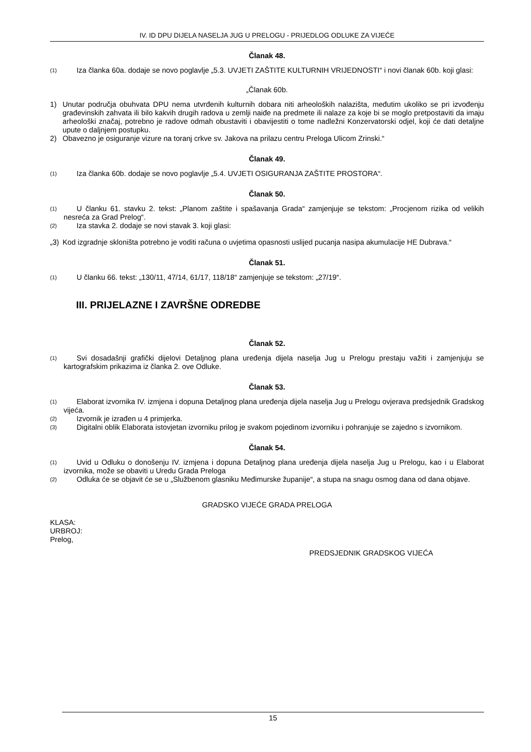IV. ID DPU DIJELA NASELJA JUG U PRELOGU - PRIJEDLOG ODLUKE ZA VIJEĆE
Članak 48.
(1) Iza članka 60a. dodaje se novo poglavlje „5.3. UVJETI ZAŠTITE KULTURNIH VRIJEDNOSTI“ i novi članak 60b. koji glasi:
„Članak 60b.
1) Unutar područja obuhvata DPU nema utvrđenih kulturnih dobara niti arheoloških nalazišta, međutim ukoliko se pri izvođenju građevinskih zahvata ili bilo kakvih drugih radova u zemlji naiđe na predmete ili nalaze za koje bi se moglo pretpostaviti da imaju arheološki značaj, potrebno je radove odmah obustaviti i obavijestiti o tome nadležni Konzervatorski odjel, koji će dati detaljne upute o daljnjem postupku.
2) Obavezno je osiguranje vizure na toranj crkve sv. Jakova na prilazu centru Preloga Ulicom Zrinski.“
Članak 49.
(1) Iza članka 60b. dodaje se novo poglavlje „5.4. UVJETI OSIGURANJA ZAŠTITE PROSTORA“.
Članak 50.
(1) U članku 61. stavku 2. tekst: „Planom zaštite i spašavanja Grada“ zamjenjuje se tekstom: „Procjenom rizika od velikih nesreća za Grad Prelog“.
(2) Iza stavka 2. dodaje se novi stavak 3. koji glasi:
„3) Kod izgradnje skloništa potrebno je voditi računa o uvjetima opasnosti uslijed pucanja nasipa akumulacije HE Dubrava.“
Članak 51.
(1) U članku 66. tekst: „130/11, 47/14, 61/17, 118/18“ zamjenjuje se tekstom: „27/19“.
III. PRIJELAZNE I ZAVRŠNE ODREDBE
Članak 52.
(1) Svi dosadašnji grafički dijelovi Detaljnog plana uređenja dijela naselja Jug u Prelogu prestaju važiti i zamjenjuju se kartografskim prikazima iz članka 2. ove Odluke.
Članak 53.
(1) Elaborat izvornika IV. izmjena i dopuna Detaljnog plana uređenja dijela naselja Jug u Prelogu ovjerava predsjednik Gradskog vijeća.
(2) Izvornik je izrađen u 4 primjerka.
(3) Digitalni oblik Elaborata istovjetan izvorniku prilog je svakom pojedinom izvorniku i pohranjuje se zajedno s izvornikom.
Članak 54.
(1) Uvid u Odluku o donošenju IV. izmjena i dopuna Detaljnog plana uređenja dijela naselja Jug u Prelogu, kao i u Elaborat izvornika, može se obaviti u Uredu Grada Preloga
(2) Odluka će se objavit će se u „Službenom glasniku Međimurske županije“, a stupa na snagu osmog dana od dana objave.
GRADSKO VIJEĆE GRADA PRELOGA
KLASA:
URBROJ:
Prelog,
PREDSJEDNIK GRADSKOG VIJEĆA
15